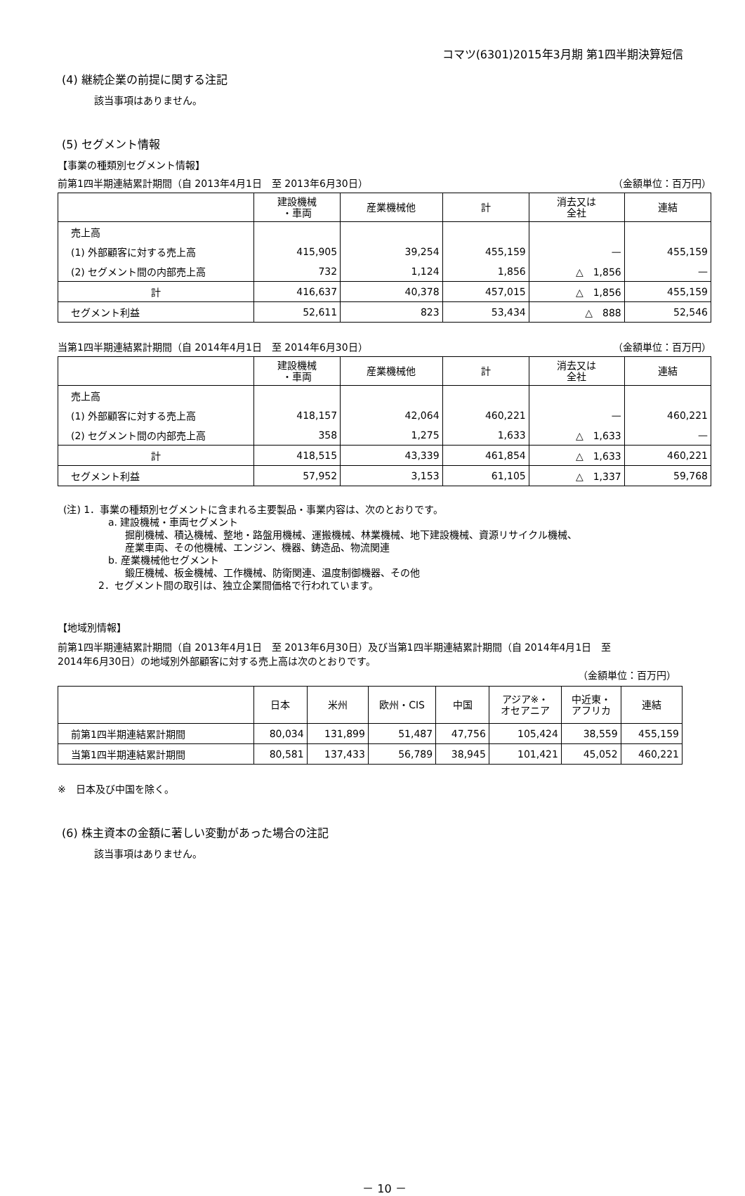コマツ(6301)2015年3月期 第1四半期決算短信
(4) 継続企業の前提に関する注記
該当事項はありません。
(5) セグメント情報
【事業の種類別セグメント情報】
前第1四半期連結累計期間（自 2013年4月1日　至 2013年6月30日） （金額単位：百万円）
| | 建設機械 ・車両 | 産業機械他 | 計 | 消去又は 全社 | 連結 |
| --- | --- | --- | --- | --- | --- |
| 売上高 | | | | | |
| (1) 外部顧客に対する売上高 | 415,905 | 39,254 | 455,159 | — | 455,159 |
| (2) セグメント間の内部売上高 | 732 | 1,124 | 1,856 | △ 1,856 | — |
| 計 | 416,637 | 40,378 | 457,015 | △ 1,856 | 455,159 |
| セグメント利益 | 52,611 | 823 | 53,434 | △ 888 | 52,546 |
当第1四半期連結累計期間（自 2014年4月1日　至 2014年6月30日） （金額単位：百万円）
| | 建設機械 ・車両 | 産業機械他 | 計 | 消去又は 全社 | 連結 |
| --- | --- | --- | --- | --- | --- |
| 売上高 | | | | | |
| (1) 外部顧客に対する売上高 | 418,157 | 42,064 | 460,221 | — | 460,221 |
| (2) セグメント間の内部売上高 | 358 | 1,275 | 1,633 | △ 1,633 | — |
| 計 | 418,515 | 43,339 | 461,854 | △ 1,633 | 460,221 |
| セグメント利益 | 57,952 | 3,153 | 61,105 | △ 1,337 | 59,768 |
(注) 1．事業の種類別セグメントに含まれる主要製品・事業内容は、次のとおりです。
a. 建設機械・車両セグメント
掘削機械、積込機械、整地・路盤用機械、運搬機械、林業機械、地下建設機械、資源リサイクル機械、
産業車両、その他機械、エンジン、機器、鋳造品、物流関連
b. 産業機械他セグメント
鍛圧機械、板金機械、工作機械、防衛関連、温度制御機器、その他
2．セグメント間の取引は、独立企業間価格で行われています。
【地域別情報】
前第1四半期連結累計期間（自 2013年4月1日　至 2013年6月30日）及び当第1四半期連結累計期間（自 2014年4月1日　至
2014年6月30日）の地域別外部顧客に対する売上高は次のとおりです。
（金額単位：百万円）
| | 日本 | 米州 | 欧州・CIS | 中国 | アジア※・ オセアニア | 中近東・ アフリカ | 連結 |
| --- | --- | --- | --- | --- | --- | --- | --- |
| 前第1四半期連結累計期間 | 80,034 | 131,899 | 51,487 | 47,756 | 105,424 | 38,559 | 455,159 |
| 当第1四半期連結累計期間 | 80,581 | 137,433 | 56,789 | 38,945 | 101,421 | 45,052 | 460,221 |
※　日本及び中国を除く。
(6) 株主資本の金額に著しい変動があった場合の注記
該当事項はありません。
－ 10 －